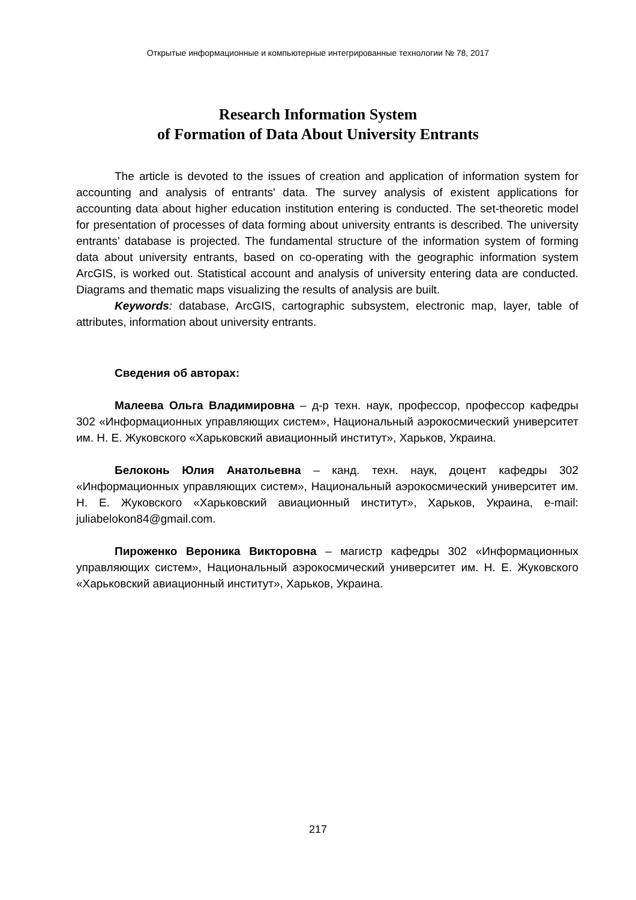Открытые информационные и компьютерные интегрированные технологии № 78, 2017
Research Information System
of Formation of Data About University Entrants
The article is devoted to the issues of creation and application of information system for accounting and analysis of entrants' data. The survey analysis of existent applications for accounting data about higher education institution entering is conducted. The set-theoretic model for presentation of processes of data forming about university entrants is described. The university entrants’ database is projected. The fundamental structure of the information system of forming data about university entrants, based on co-operating with the geographic information system ArcGIS, is worked out. Statistical account and analysis of university entering data are conducted. Diagrams and thematic maps visualizing the results of analysis are built.
Keywords: database, ArcGIS, cartographic subsystem, electronic map, layer, table of attributes, information about university entrants.
Сведения об авторах:
Малеева Ольга Владимировна – д-р техн. наук, профессор, профессор кафедры 302 «Информационных управляющих систем», Национальный аэрокосмический университет им. Н. Е. Жуковского «Харьковский авиационный институт», Харьков, Украина.
Белоконь Юлия Анатольевна – канд. техн. наук, доцент кафедры 302 «Информационных управляющих систем», Национальный аэрокосмический университет им. Н. Е. Жуковского «Харьковский авиационный институт», Харьков, Украина, e-mail: juliabelokon84@gmail.com.
Пироженко Вероника Викторовна – магистр кафедры 302 «Информационных управляющих систем», Национальный аэрокосмический университет им. Н. Е. Жуковского «Харьковский авиационный институт», Харьков, Украина.
217